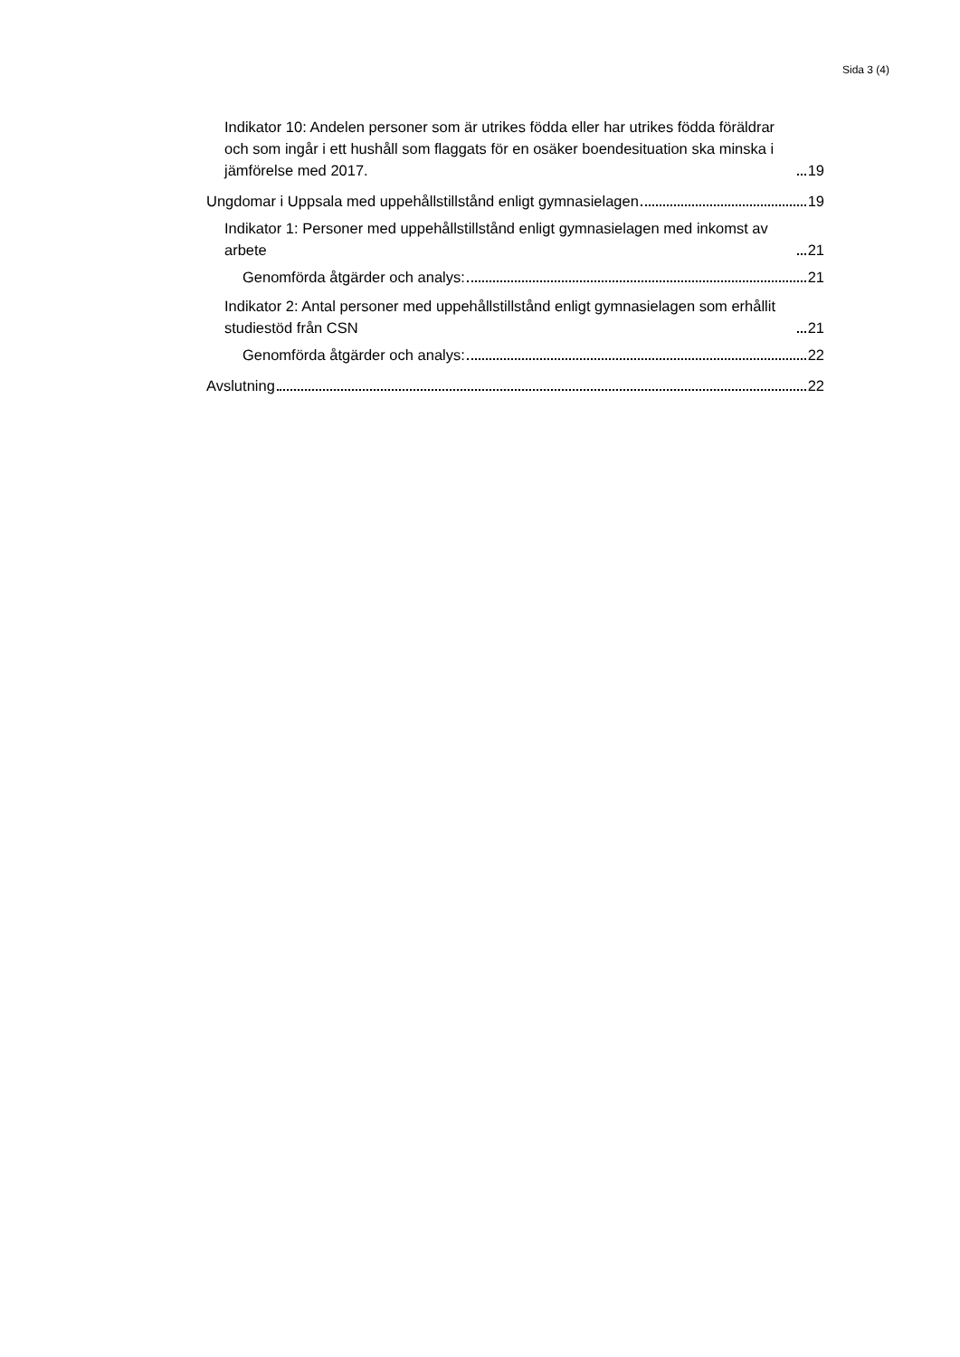Sida 3 (4)
Indikator 10: Andelen personer som är utrikes födda eller har utrikes födda föräldrar och som ingår i ett hushåll som flaggats för en osäker boendesituation ska minska i jämförelse med 2017. 19
Ungdomar i Uppsala med uppehållstillstånd enligt gymnasielagen 19
Indikator 1: Personer med uppehållstillstånd enligt gymnasielagen med inkomst av arbete 21
Genomförda åtgärder och analys: 21
Indikator 2: Antal personer med uppehållstillstånd enligt gymnasielagen som erhållit studiestöd från CSN 21
Genomförda åtgärder och analys: 22
Avslutning 22